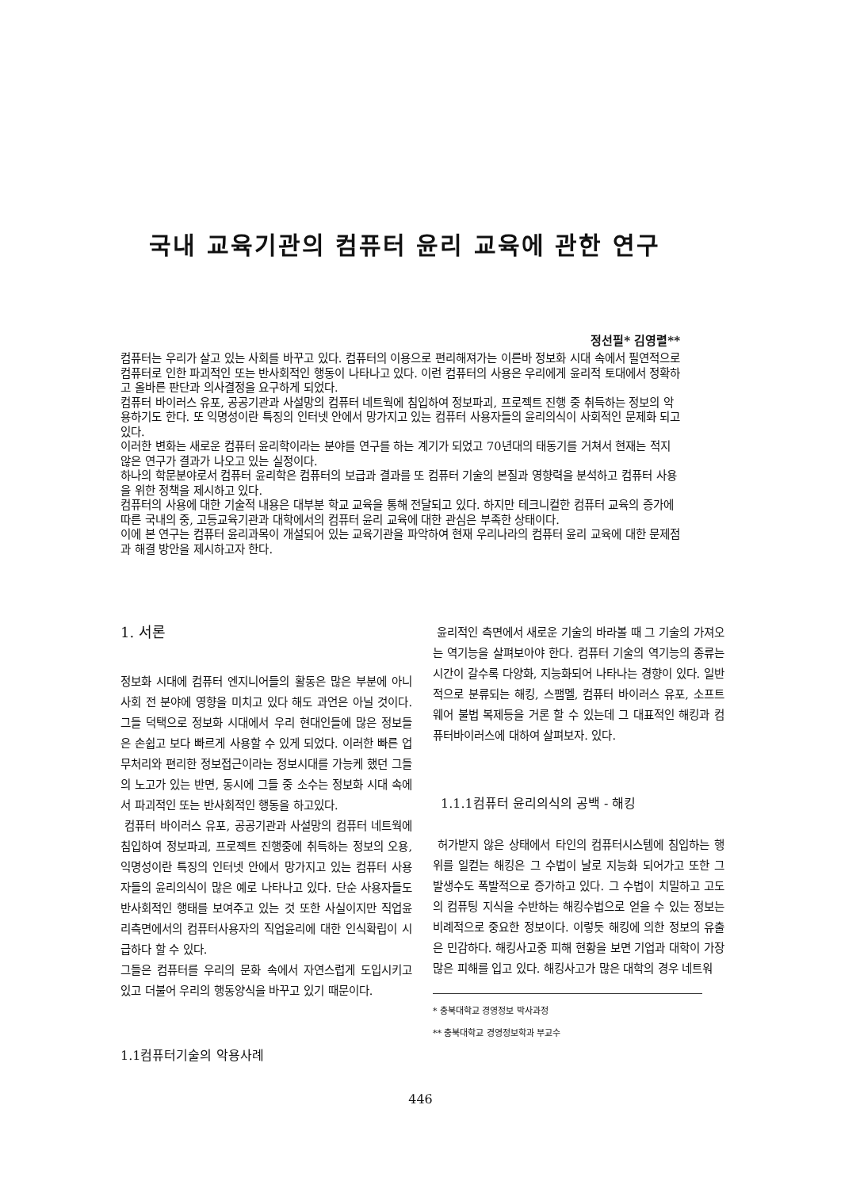국내 교육기관의 컴퓨터 윤리 교육에 관한 연구
정선필* 김영렬**
컴퓨터는 우리가 살고 있는 사회를 바꾸고 있다. 컴퓨터의 이용으로 편리해져가는 이른바 정보화 시대 속에서 필연적으로 컴퓨터로 인한 파괴적인 또는 반사회적인 행동이 나타나고 있다. 이런 컴퓨터의 사용은 우리에게 윤리적 토대에서 정확하고 올바른 판단과 의사결정을 요구하게 되었다.
컴퓨터 바이러스 유포, 공공기관과 사설망의 컴퓨터 네트웍에 침입하여 정보파괴, 프로젝트 진행 중 취득하는 정보의 악용하기도 한다. 또 익명성이란 특징의 인터넷 안에서 망가지고 있는 컴퓨터 사용자들의 윤리의식이 사회적인 문제화 되고있다.
이러한 변화는 새로운 컴퓨터 윤리학이라는 분야를 연구를 하는 계기가 되었고 70년대의 태동기를 거쳐서 현재는 적지 않은 연구가 결과가 나오고 있는 실정이다.
하나의 학문분야로서 컴퓨터 윤리학은 컴퓨터의 보급과 결과를 또 컴퓨터 기술의 본질과 영향력을 분석하고 컴퓨터 사용을 위한 정책을 제시하고 있다.
컴퓨터의 사용에 대한 기술적 내용은 대부분 학교 교육을 통해 전달되고 있다. 하지만 테크니컬한 컴퓨터 교육의 증가에 따른 국내의 중, 고등교육기관과 대학에서의 컴퓨터 윤리 교육에 대한 관심은 부족한 상태이다.
이에 본 연구는 컴퓨터 윤리과목이 개설되어 있는 교육기관을 파악하여 현재 우리나라의 컴퓨터 윤리 교육에 대한 문제점과 해결 방안을 제시하고자 한다.
1. 서론
정보화 시대에 컴퓨터 엔지니어들의 활동은 많은 부분에 아니 사회 전 분야에 영향을 미치고 있다 해도 과언은 아닐 것이다. 그들 덕택으로 정보화 시대에서 우리 현대인들에 많은 정보들은 손쉽고 보다 빠르게 사용할 수 있게 되었다. 이러한 빠른 업무처리와 편리한 정보접근이라는 정보시대를 가능케 했던 그들의 노고가 있는 반면, 동시에 그들 중 소수는 정보화 시대 속에서 파괴적인 또는 반사회적인 행동을 하고있다.
컴퓨터 바이러스 유포, 공공기관과 사설망의 컴퓨터 네트웍에 침입하여 정보파괴, 프로젝트 진행중에 취득하는 정보의 오용, 익명성이란 특징의 인터넷 안에서 망가지고 있는 컴퓨터 사용자들의 윤리의식이 많은 예로 나타나고 있다. 단순 사용자들도 반사회적인 행태를 보여주고 있는 것 또한 사실이지만 직업윤리측면에서의 컴퓨터사용자의 직업윤리에 대한 인식확립이 시급하다 할 수 있다.
그들은 컴퓨터를 우리의 문화 속에서 자연스럽게 도입시키고 있고 더불어 우리의 행동양식을 바꾸고 있기 때문이다.
1.1컴퓨터기술의 악용사례
윤리적인 측면에서 새로운 기술의 바라볼 때 그 기술의 가져오는 역기능을 살펴보아야 한다. 컴퓨터 기술의 역기능의 종류는 시간이 갈수록 다양화, 지능화되어 나타나는 경향이 있다. 일반적으로 분류되는 해킹, 스팸멜, 컴퓨터 바이러스 유포, 소프트웨어 불법 복제등을 거론 할 수 있는데 그 대표적인 해킹과 컴퓨터바이러스에 대하여 살펴보자. 있다.
1.1.1컴퓨터 윤리의식의 공백 - 해킹
허가받지 않은 상태에서 타인의 컴퓨터시스템에 침입하는 행위를 일컫는 해킹은 그 수법이 날로 지능화 되어가고 또한 그 발생수도 폭발적으로 증가하고 있다. 그 수법이 치밀하고 고도의 컴퓨팅 지식을 수반하는 해킹수법으로 얻을 수 있는 정보는 비례적으로 중요한 정보이다. 이렇듯 해킹에 의한 정보의 유출은 민감하다. 해킹사고중 피해 현황을 보면 기업과 대학이 가장 많은 피해를 입고 있다. 해킹사고가 많은 대학의 경우 네트워
* 충북대학교 경영정보 박사과정
** 충북대학교 경영정보학과 부교수
446